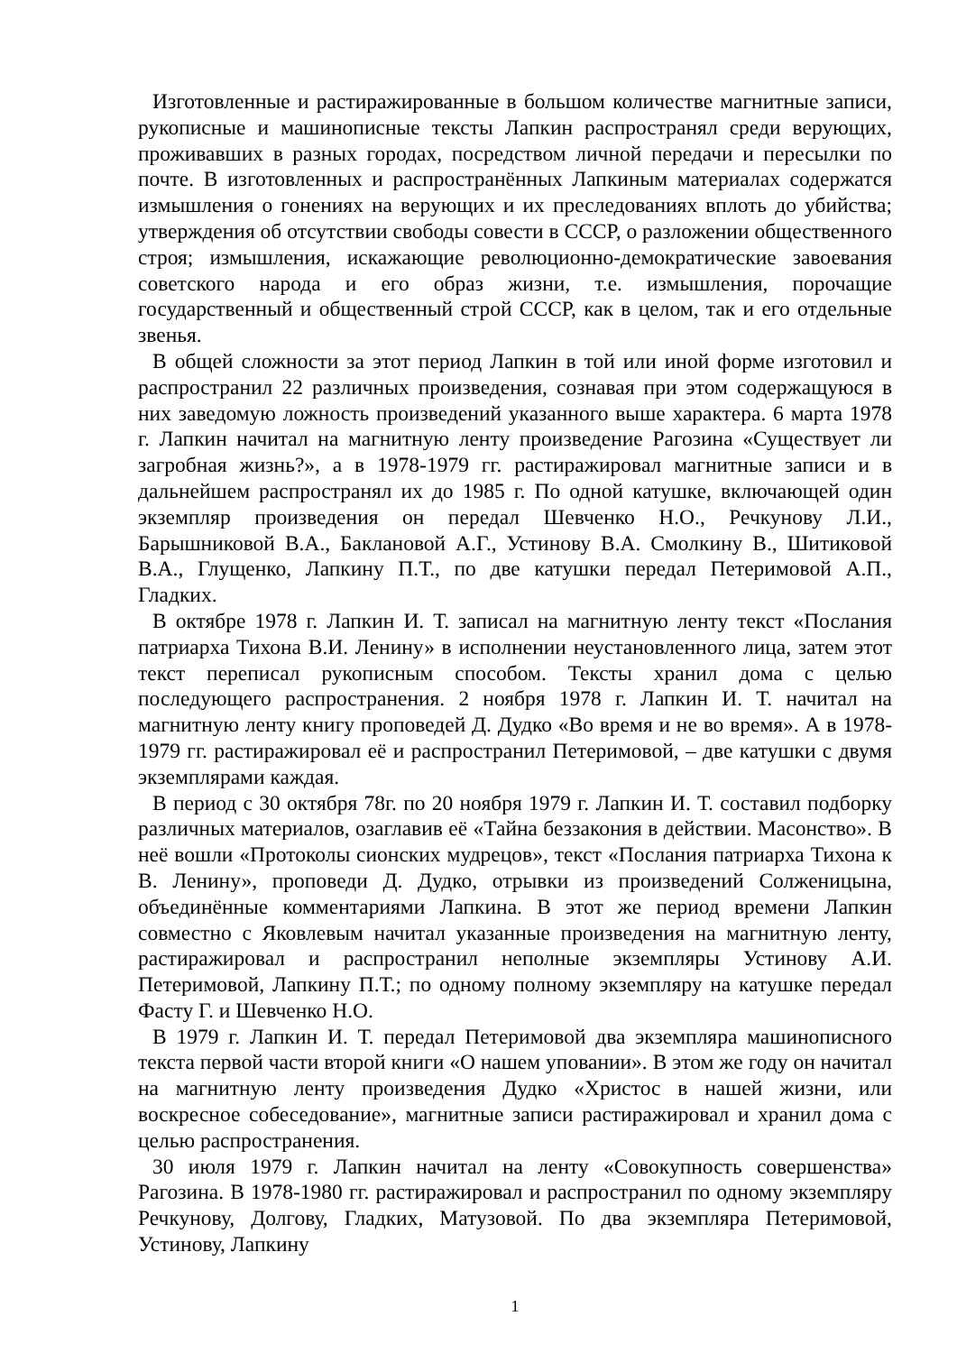Изготовленные и растиражированные в большом количестве магнитные записи, рукописные и машинописные тексты Лапкин распространял среди верующих, проживавших в разных городах, посредством личной передачи и пересылки по почте. В изготовленных и распространённых Лапкиным материалах содержатся измышления о гонениях на верующих и их преследованиях вплоть до убийства; утверждения об отсутствии свободы совести в СССР, о разложении общественного строя; измышления, искажающие революционно-демократические завоевания советского народа и его образ жизни, т.е. измышления, порочащие государственный и общественный строй СССР, как в целом, так и его отдельные звенья.
В общей сложности за этот период Лапкин в той или иной форме изготовил и распространил 22 различных произведения, сознавая при этом содержащуюся в них заведомую ложность произведений указанного выше характера. 6 марта 1978 г. Лапкин начитал на магнитную ленту произведение Рагозина «Существует ли загробная жизнь?», а в 1978-1979 гг. растиражировал магнитные записи и в дальнейшем распространял их до 1985 г. По одной катушке, включающей один экземпляр произведения он передал Шевченко Н.О., Речкунову Л.И., Барышниковой В.А., Баклановой А.Г., Устинову В.А. Смолкину В., Шитиковой В.А., Глущенко, Лапкину П.Т., по две катушки передал Петеримовой А.П., Гладких.
В октябре 1978 г. Лапкин И. Т. записал на магнитную ленту текст «Послания патриарха Тихона В.И. Ленину» в исполнении неустановленного лица, затем этот текст переписал рукописным способом. Тексты хранил дома с целью последующего распространения. 2 ноября 1978 г. Лапкин И. Т. начитал на магнитную ленту книгу проповедей Д. Дудко «Во время и не во время». А в 1978-1979 гг. растиражировал её и распространил Петеримовой, – две катушки с двумя экземплярами каждая.
В период с 30 октября 78г. по 20 ноября 1979 г. Лапкин И. Т. составил подборку различных материалов, озаглавив её «Тайна беззакония в действии. Масонство». В неё вошли «Протоколы сионских мудрецов», текст «Послания патриарха Тихона к В. Ленину», проповеди Д. Дудко, отрывки из произведений Солженицына, объединённые комментариями Лапкина. В этот же период времени Лапкин совместно с Яковлевым начитал указанные произведения на магнитную ленту, растиражировал и распространил неполные экземпляры Устинову А.И. Петеримовой, Лапкину П.Т.; по одному полному экземпляру на катушке передал Фасту Г. и Шевченко Н.О.
В 1979 г. Лапкин И. Т. передал Петеримовой два экземпляра машинописного текста первой части второй книги «О нашем уповании». В этом же году он начитал на магнитную ленту произведения Дудко «Христос в нашей жизни, или воскресное собеседование», магнитные записи растиражировал и хранил дома с целью распространения.
30 июля 1979 г. Лапкин начитал на ленту «Совокупность совершенства» Рагозина. В 1978-1980 гг. растиражировал и распространил по одному экземпляру Речкунову, Долгову, Гладких, Матузовой. По два экземпляра Петеримовой, Устинову, Лапкину
1